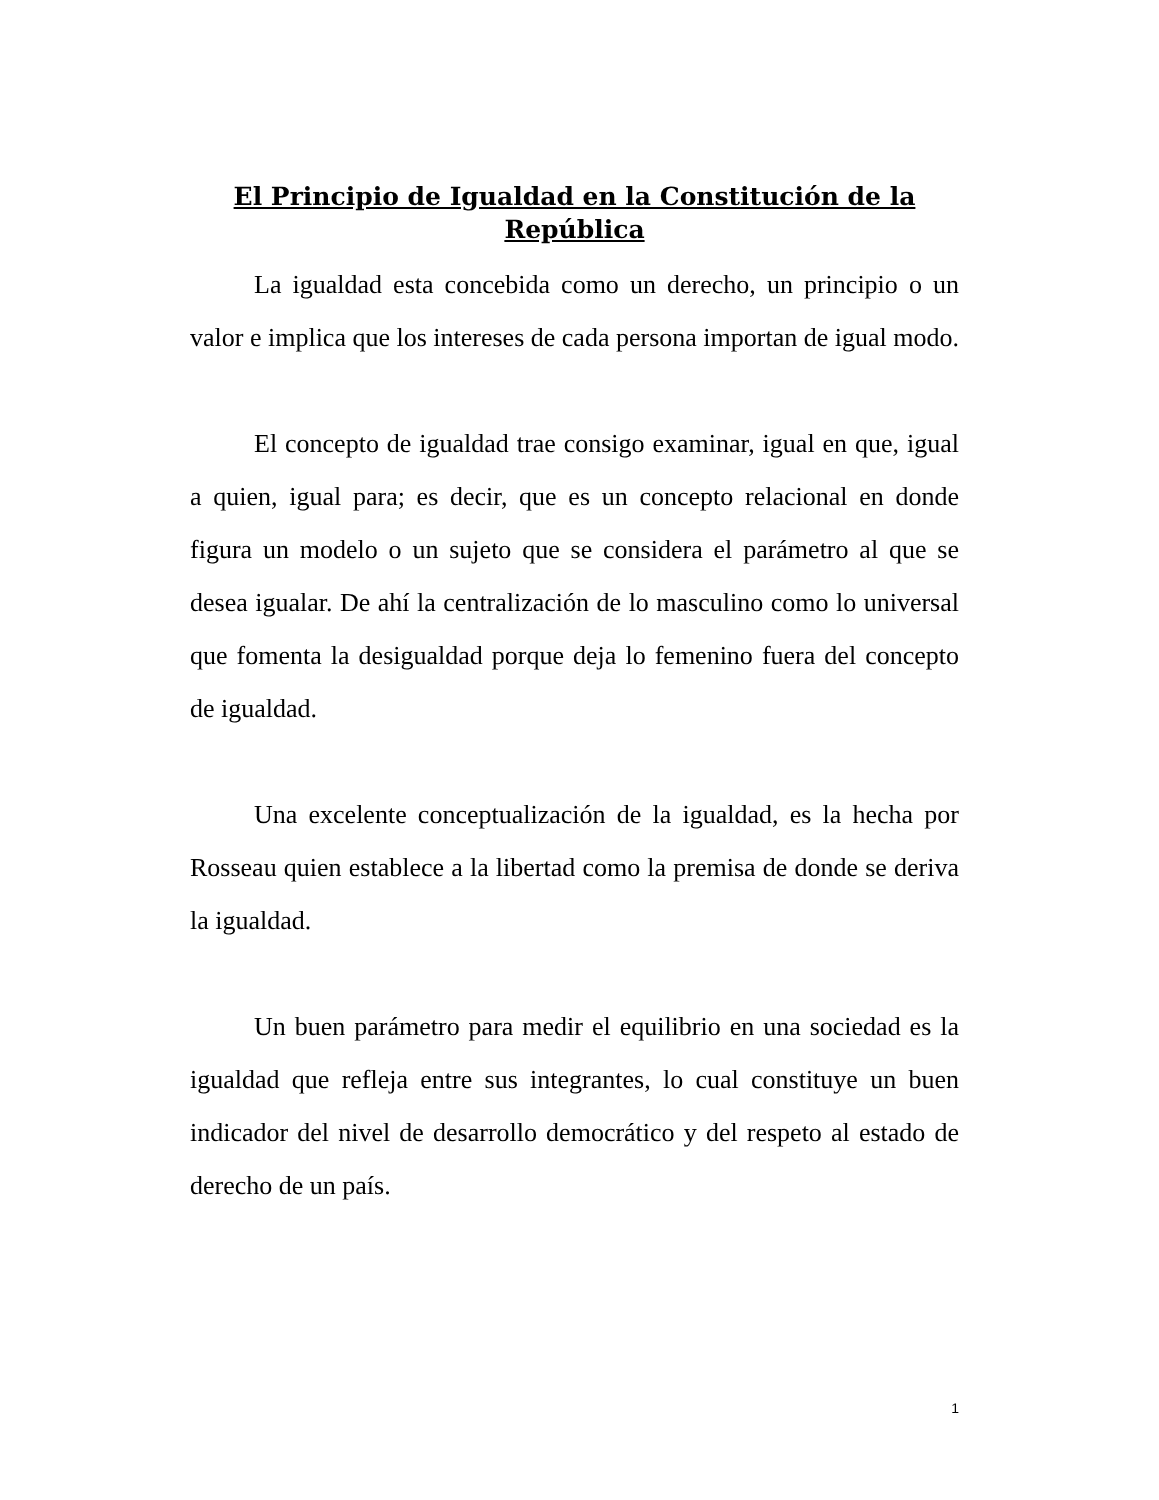El Principio de Igualdad en la Constitución de la República
La igualdad esta concebida como un derecho, un principio o un valor e implica que los intereses de cada persona importan de igual modo.
El concepto de igualdad trae consigo examinar, igual en que, igual a quien, igual para; es decir, que es un concepto relacional en donde figura un modelo o un sujeto que se considera el parámetro al que se desea igualar. De ahí la centralización de lo masculino como lo universal que fomenta la desigualdad porque deja lo femenino fuera del concepto de igualdad.
Una excelente conceptualización de la igualdad, es la hecha por Rosseau quien establece a la libertad como la premisa de donde se deriva la igualdad.
Un buen parámetro para medir el equilibrio en una sociedad es la igualdad que refleja entre sus integrantes, lo cual constituye un buen indicador del nivel de desarrollo democrático y del respeto al estado de derecho de un país.
1